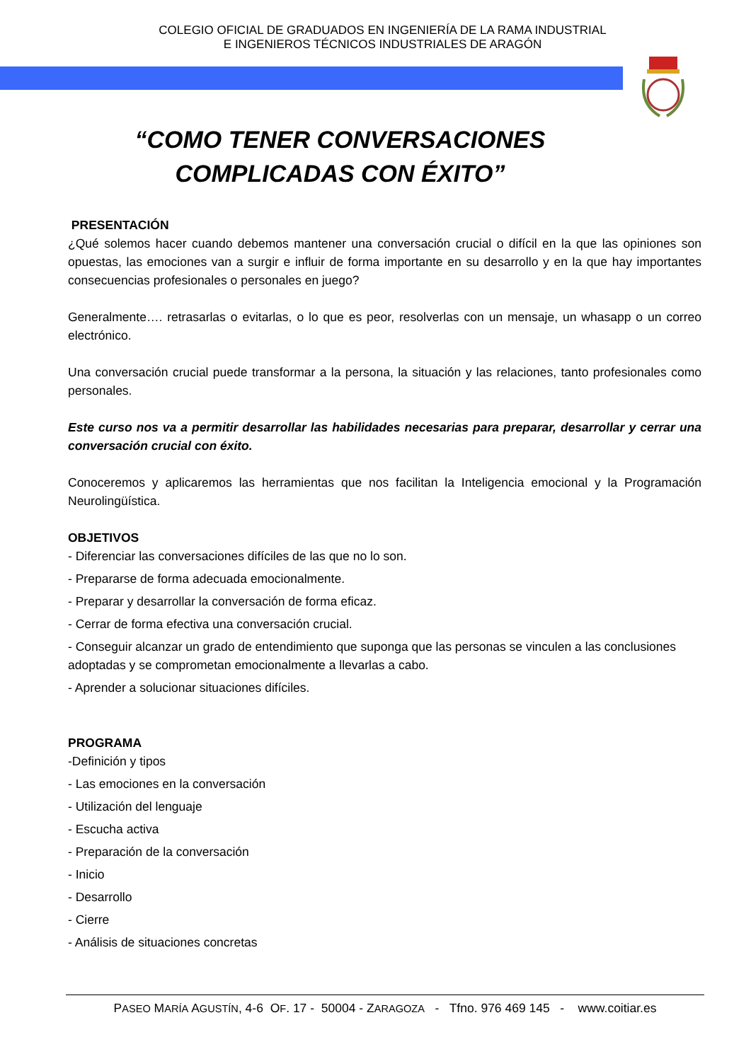COLEGIO OFICIAL DE GRADUADOS EN INGENIERÍA DE LA RAMA INDUSTRIAL
E INGENIEROS TÉCNICOS INDUSTRIALES DE ARAGÓN
“COMO TENER CONVERSACIONES
COMPLICADAS CON ÉXITO”
PRESENTACIÓN
¿Qué solemos hacer cuando debemos mantener una conversación crucial o difícil en la que las opiniones son opuestas, las emociones van a surgir e influir de forma importante en su desarrollo y en la que hay importantes consecuencias profesionales o personales en juego?
Generalmente…. retrasarlas o evitarlas, o lo que es peor, resolverlas con un mensaje, un whasapp o un correo electrónico.
Una conversación crucial puede transformar a la persona, la situación y las relaciones, tanto profesionales como personales.
Este curso nos va a permitir desarrollar las habilidades necesarias para preparar, desarrollar y cerrar una conversación crucial con éxito.
Conoceremos y aplicaremos las herramientas que nos facilitan la Inteligencia emocional y la Programación Neurolingüística.
OBJETIVOS
- Diferenciar las conversaciones difíciles de las que no lo son.
- Prepararse de forma adecuada emocionalmente.
- Preparar y desarrollar la conversación de forma eficaz.
- Cerrar de forma efectiva una conversación crucial.
- Conseguir alcanzar un grado de entendimiento que suponga que las personas se vinculen a las conclusiones adoptadas y se comprometan emocionalmente a llevarlas a cabo.
- Aprender a solucionar situaciones difíciles.
PROGRAMA
-Definición y tipos
- Las emociones en la conversación
- Utilización del lenguaje
- Escucha activa
- Preparación de la conversación
- Inicio
- Desarrollo
- Cierre
- Análisis de situaciones concretas
PASEO MARÍA AGUSTÍN, 4-6 OF. 17 - 50004 - ZARAGOZA - Tfno. 976 469 145 - www.coitiar.es